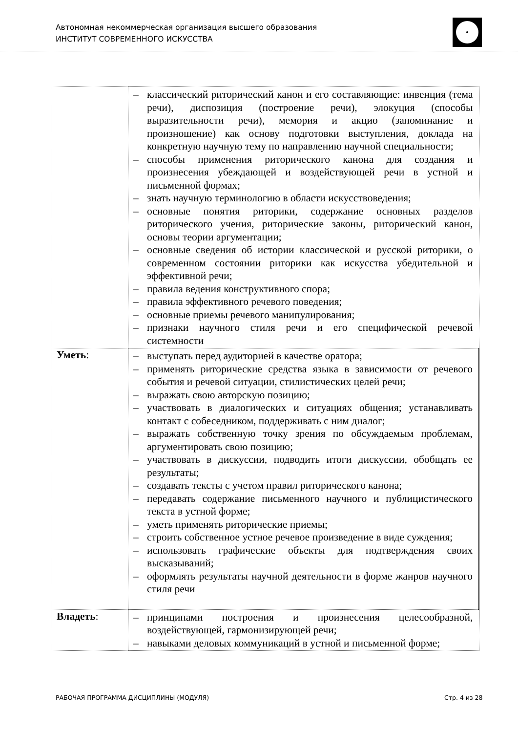Автономная некоммерческая организация высшего образования
ИНСТИТУТ СОВРЕМЕННОГО ИСКУССТВА
| | – классический риторический канон и его составляющие: инвенция (тема речи), диспозиция (построение речи), элокуция (способы выразительности речи), мемория и акцио (запоминание и произношение) как основу подготовки выступления, доклада на конкретную научную тему по направлению научной специальности; – способы применения риторического канона для создания и произнесения убеждающей и воздействующей речи в устной и письменной формах; – знать научную терминологию в области искусствоведения; – основные понятия риторики, содержание основных разделов риторического учения, риторические законы, риторический канон, основы теории аргументации; – основные сведения об истории классической и русской риторики, о современном состоянии риторики как искусства убедительной и эффективной речи; – правила ведения конструктивного спора; – правила эффективного речевого поведения; – основные приемы речевого манипулирования; – признаки научного стиля речи и его специфической речевой системности |
| Уметь : | – выступать перед аудиторией в качестве оратора; – применять риторические средства языка в зависимости от речевого события и речевой ситуации, стилистических целей речи; – выражать свою авторскую позицию; – участвовать в диалогических и ситуациях общения; устанавливать контакт с собеседником, поддерживать с ним диалог; – выражать собственную точку зрения по обсуждаемым проблемам, аргументировать свою позицию; – участвовать в дискуссии, подводить итоги дискуссии, обобщать ее результаты; – создавать тексты с учетом правил риторического канона; – передавать содержание письменного научного и публицистического текста в устной форме; – уметь применять риторические приемы; – строить собственное устное речевое произведение в виде суждения; – использовать графические объекты для подтверждения своих высказываний; – оформлять результаты научной деятельности в форме жанров научного стиля речи |
| Владеть : | – принципами построения и произнесения целесообразной, воздействующей, гармонизирующей речи; – навыками деловых коммуникаций в устной и письменной форме; |
РАБОЧАЯ ПРОГРАММА ДИСЦИПЛИНЫ (МОДУЛЯ)
Стр. 4 из 28